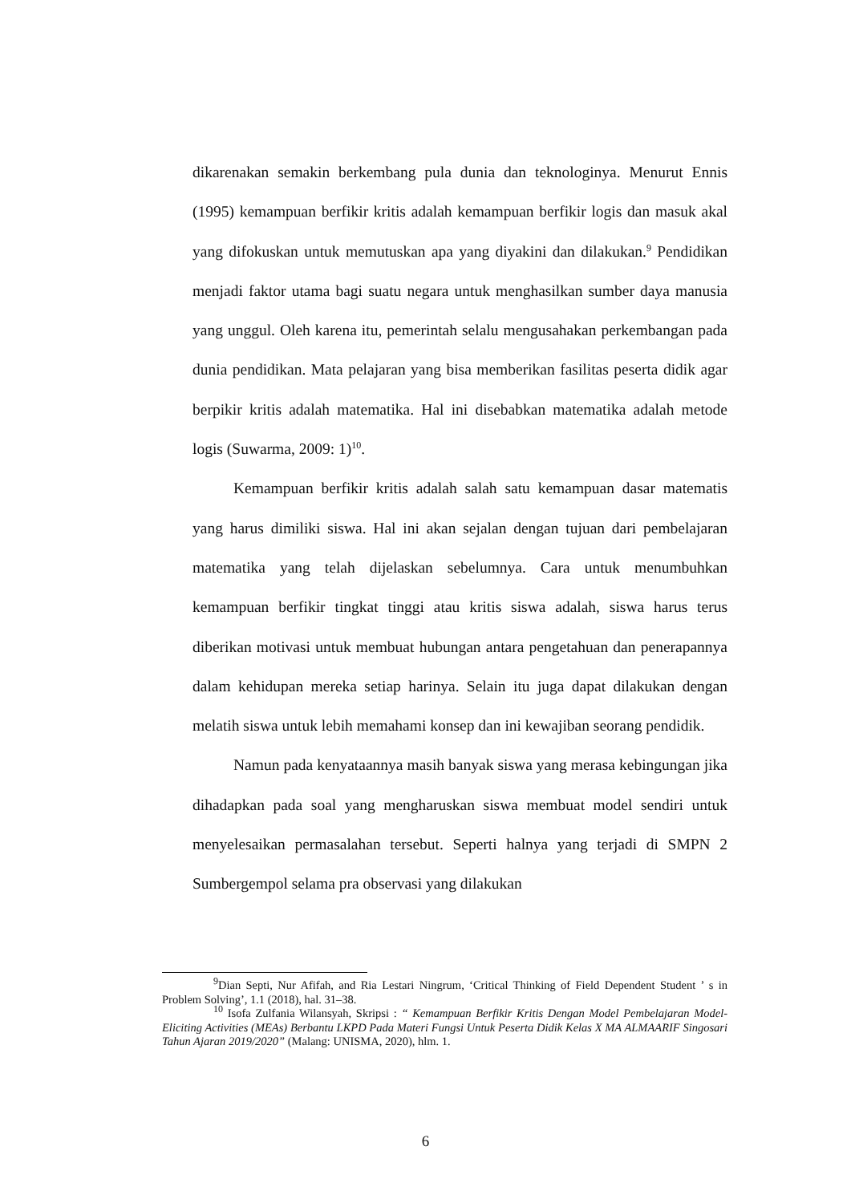dikarenakan semakin berkembang pula dunia dan teknologinya. Menurut Ennis (1995) kemampuan berfikir kritis adalah kemampuan berfikir logis dan masuk akal yang difokuskan untuk memutuskan apa yang diyakini dan dilakukan.<sup>9</sup> Pendidikan menjadi faktor utama bagi suatu negara untuk menghasilkan sumber daya manusia yang unggul. Oleh karena itu, pemerintah selalu mengusahakan perkembangan pada dunia pendidikan. Mata pelajaran yang bisa memberikan fasilitas peserta didik agar berpikir kritis adalah matematika. Hal ini disebabkan matematika adalah metode logis (Suwarma, 2009: 1)<sup>10</sup>.
Kemampuan berfikir kritis adalah salah satu kemampuan dasar matematis yang harus dimiliki siswa. Hal ini akan sejalan dengan tujuan dari pembelajaran matematika yang telah dijelaskan sebelumnya. Cara untuk menumbuhkan kemampuan berfikir tingkat tinggi atau kritis siswa adalah, siswa harus terus diberikan motivasi untuk membuat hubungan antara pengetahuan dan penerapannya dalam kehidupan mereka setiap harinya. Selain itu juga dapat dilakukan dengan melatih siswa untuk lebih memahami konsep dan ini kewajiban seorang pendidik.
Namun pada kenyataannya masih banyak siswa yang merasa kebingungan jika dihadapkan pada soal yang mengharuskan siswa membuat model sendiri untuk menyelesaikan permasalahan tersebut. Seperti halnya yang terjadi di SMPN 2 Sumbergempol selama pra observasi yang dilakukan
<sup>9</sup> Dian Septi, Nur Afifah, and Ria Lestari Ningrum, ‘Critical Thinking of Field Dependent Student ’ s in Problem Solving’, 1.1 (2018), hal. 31–38.
<sup>10</sup> Isofa Zulfania Wilansyah, Skripsi : “ Kemampuan Berfikir Kritis Dengan Model Pembelajaran Model-Eliciting Activities (MEAs) Berbantu LKPD Pada Materi Fungsi Untuk Peserta Didik Kelas X MA ALMAARIF Singosari Tahun Ajaran 2019/2020” (Malang: UNISMA, 2020), hlm. 1.
6